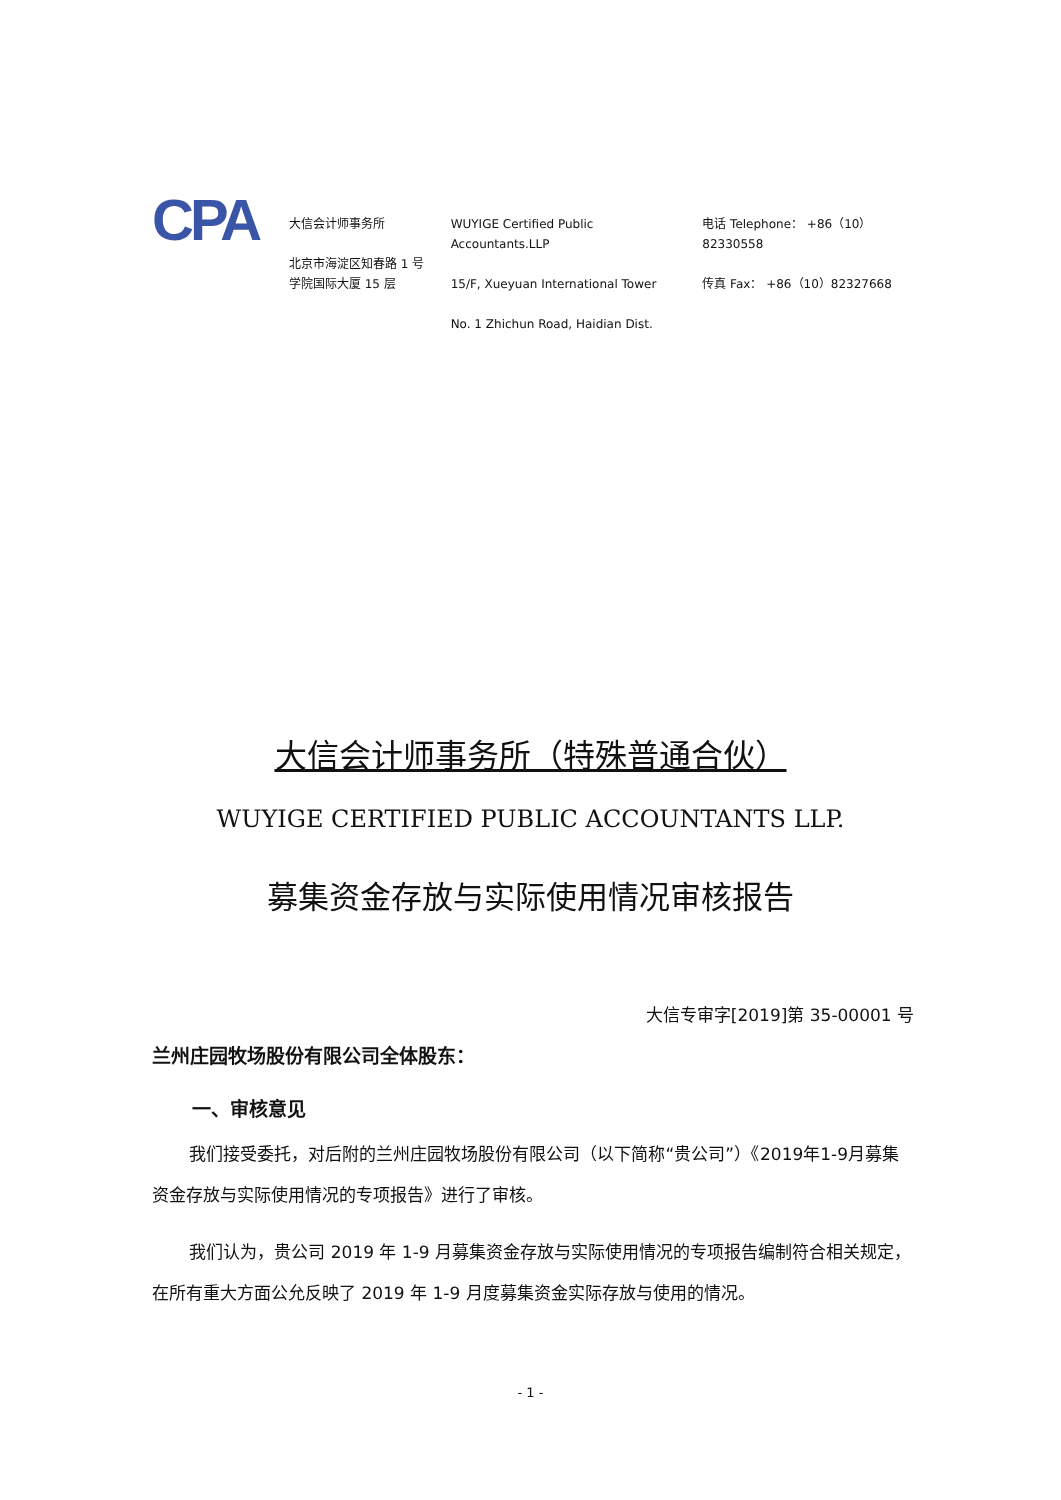CPA
大信会计师事务所
北京市海淀区知春路 1 号
学院国际大厦 15 层
WUYIGE Certified Public Accountants.LLP
15/F, Xueyuan International Tower
No. 1 Zhichun Road, Haidian Dist.
电话 Telephone： +86（10）82330558
传真 Fax： +86（10）82327668
大信会计师事务所（特殊普通合伙）
WUYIGE CERTIFIED PUBLIC ACCOUNTANTS LLP.
募集资金存放与实际使用情况审核报告
大信专审字[2019]第 35-00001 号
兰州庄园牧场股份有限公司全体股东：
一、审核意见
我们接受委托，对后附的兰州庄园牧场股份有限公司（以下简称“贵公司”）《2019年1-9月募集资金存放与实际使用情况的专项报告》进行了审核。
我们认为，贵公司 2019 年 1-9 月募集资金存放与实际使用情况的专项报告编制符合相关规定，在所有重大方面公允反映了 2019 年 1-9 月度募集资金实际存放与使用的情况。
- 1 -